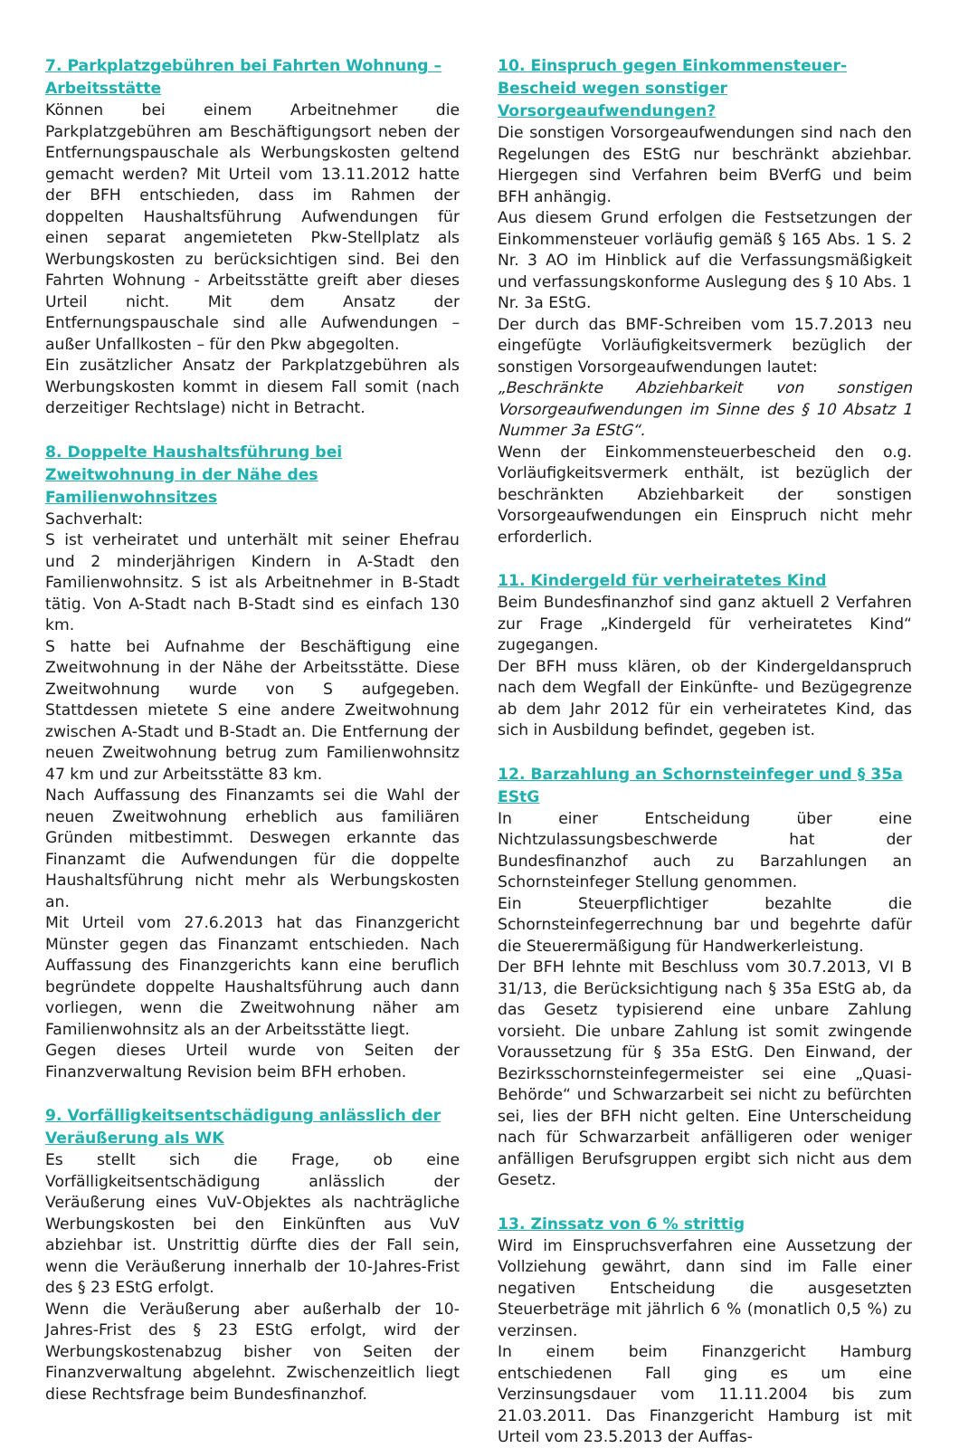7. Parkplatzgebühren bei Fahrten Wohnung – Arbeitsstätte
Können bei einem Arbeitnehmer die Parkplatzgebühren am Beschäftigungsort neben der Entfernungspauschale als Werbungskosten geltend gemacht werden? Mit Urteil vom 13.11.2012 hatte der BFH entschieden, dass im Rahmen der doppelten Haushaltsführung Aufwendungen für einen separat angemieteten Pkw-Stellplatz als Werbungskosten zu berücksichtigen sind. Bei den Fahrten Wohnung - Arbeitsstätte greift aber dieses Urteil nicht. Mit dem Ansatz der Entfernungspauschale sind alle Aufwendungen – außer Unfallkosten – für den Pkw abgegolten.
Ein zusätzlicher Ansatz der Parkplatzgebühren als Werbungskosten kommt in diesem Fall somit (nach derzeitiger Rechtslage) nicht in Betracht.
8. Doppelte Haushaltsführung bei Zweitwohnung in der Nähe des Familienwohnsitzes
Sachverhalt:
S ist verheiratet und unterhält mit seiner Ehefrau und 2 minderjährigen Kindern in A-Stadt den Familienwohnsitz. S ist als Arbeitnehmer in B-Stadt tätig. Von A-Stadt nach B-Stadt sind es einfach 130 km.
S hatte bei Aufnahme der Beschäftigung eine Zweitwohnung in der Nähe der Arbeitsstätte. Diese Zweitwohnung wurde von S aufgegeben. Stattdessen mietete S eine andere Zweitwohnung zwischen A-Stadt und B-Stadt an. Die Entfernung der neuen Zweitwohnung betrug zum Familienwohnsitz 47 km und zur Arbeitsstätte 83 km.
Nach Auffassung des Finanzamts sei die Wahl der neuen Zweitwohnung erheblich aus familiären Gründen mitbestimmt. Deswegen erkannte das Finanzamt die Aufwendungen für die doppelte Haushaltsführung nicht mehr als Werbungskosten an.
Mit Urteil vom 27.6.2013 hat das Finanzgericht Münster gegen das Finanzamt entschieden. Nach Auffassung des Finanzgerichts kann eine beruflich begründete doppelte Haushaltsführung auch dann vorliegen, wenn die Zweitwohnung näher am Familienwohnsitz als an der Arbeitsstätte liegt.
Gegen dieses Urteil wurde von Seiten der Finanzverwaltung Revision beim BFH erhoben.
9. Vorfälligkeitsentschädigung anlässlich der Veräußerung als WK
Es stellt sich die Frage, ob eine Vorfälligkeitsentschädigung anlässlich der Veräußerung eines VuV-Objektes als nachträgliche Werbungskosten bei den Einkünften aus VuV abziehbar ist. Unstrittig dürfte dies der Fall sein, wenn die Veräußerung innerhalb der 10-Jahres-Frist des § 23 EStG erfolgt.
Wenn die Veräußerung aber außerhalb der 10-Jahres-Frist des § 23 EStG erfolgt, wird der Werbungskostenabzug bisher von Seiten der Finanzverwaltung abgelehnt. Zwischenzeitlich liegt diese Rechtsfrage beim Bundesfinanzhof.
10. Einspruch gegen Einkommensteuer-Bescheid wegen sonstiger Vorsorgeaufwendungen?
Die sonstigen Vorsorgeaufwendungen sind nach den Regelungen des EStG nur beschränkt abziehbar. Hiergegen sind Verfahren beim BVerfG und beim BFH anhängig.
Aus diesem Grund erfolgen die Festsetzungen der Einkommensteuer vorläufig gemäß § 165 Abs. 1 S. 2 Nr. 3 AO im Hinblick auf die Verfassungsmäßigkeit und verfassungskonforme Auslegung des § 10 Abs. 1 Nr. 3a EStG.
Der durch das BMF-Schreiben vom 15.7.2013 neu eingefügte Vorläufigkeitsvermerk bezüglich der sonstigen Vorsorgeaufwendungen lautet:
„Beschränkte Abziehbarkeit von sonstigen Vorsorgeaufwendungen im Sinne des § 10 Absatz 1 Nummer 3a EStG“.
Wenn der Einkommensteuerbescheid den o.g. Vorläufigkeitsvermerk enthält, ist bezüglich der beschränkten Abziehbarkeit der sonstigen Vorsorgeaufwendungen ein Einspruch nicht mehr erforderlich.
11. Kindergeld für verheiratetes Kind
Beim Bundesfinanzhof sind ganz aktuell 2 Verfahren zur Frage „Kindergeld für verheiratetes Kind“ zugegangen.
Der BFH muss klären, ob der Kindergeldanspruch nach dem Wegfall der Einkünfte- und Bezügegrenze ab dem Jahr 2012 für ein verheiratetes Kind, das sich in Ausbildung befindet, gegeben ist.
12. Barzahlung an Schornsteinfeger und § 35a EStG
In einer Entscheidung über eine Nichtzulassungsbeschwerde hat der Bundesfinanzhof auch zu Barzahlungen an Schornsteinfeger Stellung genommen.
Ein Steuerpflichtiger bezahlte die Schornsteinfegerrechnung bar und begehrte dafür die Steuerermäßigung für Handwerkerleistung.
Der BFH lehnte mit Beschluss vom 30.7.2013, VI B 31/13, die Berücksichtigung nach § 35a EStG ab, da das Gesetz typisierend eine unbare Zahlung vorsieht. Die unbare Zahlung ist somit zwingende Voraussetzung für § 35a EStG. Den Einwand, der Bezirksschornsteinfegermeister sei eine „Quasi-Behörde“ und Schwarzarbeit sei nicht zu befürchten sei, lies der BFH nicht gelten. Eine Unterscheidung nach für Schwarzarbeit anfälligeren oder weniger anfälligen Berufsgruppen ergibt sich nicht aus dem Gesetz.
13. Zinssatz von 6 % strittig
Wird im Einspruchsverfahren eine Aussetzung der Vollziehung gewährt, dann sind im Falle einer negativen Entscheidung die ausgesetzten Steuerbeträge mit jährlich 6 % (monatlich 0,5 %) zu verzinsen.
In einem beim Finanzgericht Hamburg entschiedenen Fall ging es um eine Verzinsungsdauer vom 11.11.2004 bis zum 21.03.2011. Das Finanzgericht Hamburg ist mit Urteil vom 23.5.2013 der Auffas-